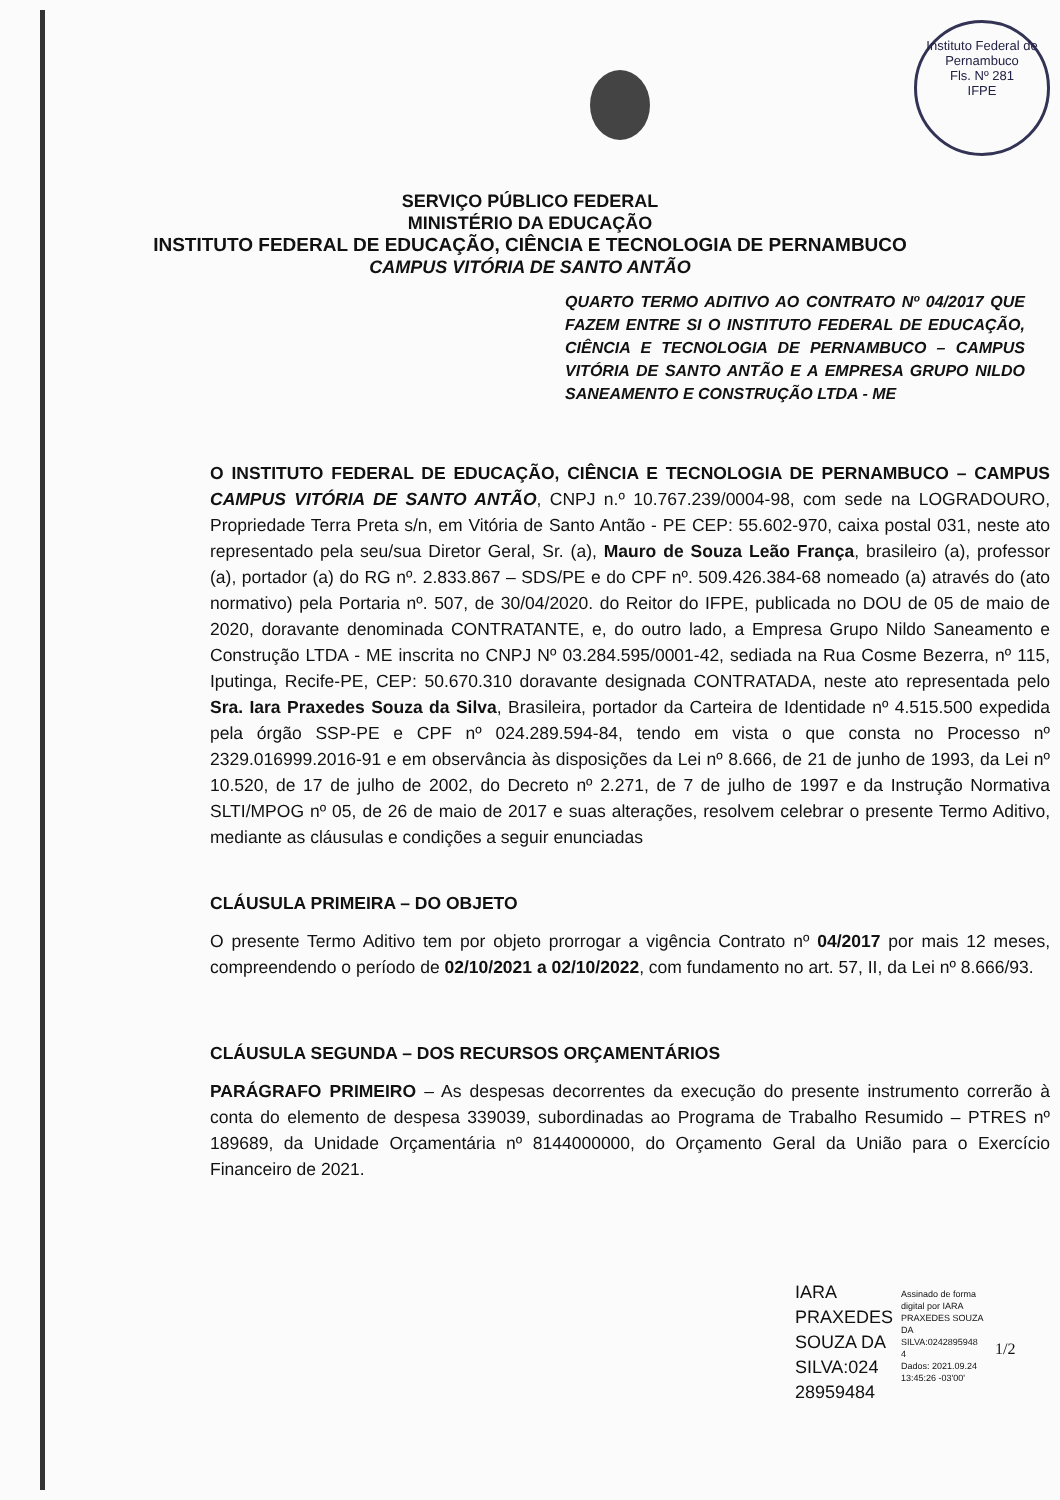Instituto Federal de Pernambuco
Fls. Nº 281
IFPE
SERVIÇO PÚBLICO FEDERAL
MINISTÉRIO DA EDUCAÇÃO
INSTITUTO FEDERAL DE EDUCAÇÃO, CIÊNCIA E TECNOLOGIA DE PERNAMBUCO
CAMPUS VITÓRIA DE SANTO ANTÃO
QUARTO TERMO ADITIVO AO CONTRATO Nº 04/2017 QUE FAZEM ENTRE SI O INSTITUTO FEDERAL DE EDUCAÇÃO, CIÊNCIA E TECNOLOGIA DE PERNAMBUCO – CAMPUS VITÓRIA DE SANTO ANTÃO E A EMPRESA GRUPO NILDO SANEAMENTO E CONSTRUÇÃO LTDA - ME
O INSTITUTO FEDERAL DE EDUCAÇÃO, CIÊNCIA E TECNOLOGIA DE PERNAMBUCO – CAMPUS CAMPUS VITÓRIA DE SANTO ANTÃO, CNPJ n.º 10.767.239/0004-98, com sede na LOGRADOURO, Propriedade Terra Preta s/n, em Vitória de Santo Antão - PE CEP: 55.602-970, caixa postal 031, neste ato representado pela seu/sua Diretor Geral, Sr. (a), Mauro de Souza Leão França, brasileiro (a), professor (a), portador (a) do RG nº. 2.833.867 – SDS/PE e do CPF nº. 509.426.384-68 nomeado (a) através do (ato normativo) pela Portaria nº. 507, de 30/04/2020. do Reitor do IFPE, publicada no DOU de 05 de maio de 2020, doravante denominada CONTRATANTE, e, do outro lado, a Empresa Grupo Nildo Saneamento e Construção LTDA - ME inscrita no CNPJ Nº 03.284.595/0001-42, sediada na Rua Cosme Bezerra, nº 115, Iputinga, Recife-PE, CEP: 50.670.310 doravante designada CONTRATADA, neste ato representada pelo Sra. Iara Praxedes Souza da Silva, Brasileira, portador da Carteira de Identidade nº 4.515.500 expedida pela órgão SSP-PE e CPF nº 024.289.594-84, tendo em vista o que consta no Processo nº 2329.016999.2016-91 e em observância às disposições da Lei nº 8.666, de 21 de junho de 1993, da Lei nº 10.520, de 17 de julho de 2002, do Decreto nº 2.271, de 7 de julho de 1997 e da Instrução Normativa SLTI/MPOG nº 05, de 26 de maio de 2017 e suas alterações, resolvem celebrar o presente Termo Aditivo, mediante as cláusulas e condições a seguir enunciadas
CLÁUSULA PRIMEIRA – DO OBJETO
O presente Termo Aditivo tem por objeto prorrogar a vigência Contrato nº 04/2017 por mais 12 meses, compreendendo o período de 02/10/2021 a 02/10/2022, com fundamento no art. 57, II, da Lei nº 8.666/93.
CLÁUSULA SEGUNDA – DOS RECURSOS ORÇAMENTÁRIOS
PARÁGRAFO PRIMEIRO – As despesas decorrentes da execução do presente instrumento correrão à conta do elemento de despesa 339039, subordinadas ao Programa de Trabalho Resumido – PTRES nº 189689, da Unidade Orçamentária nº 8144000000, do Orçamento Geral da União para o Exercício Financeiro de 2021.
IARA
PRAXEDES
SOUZA DA
SILVA:024
28959484
Assinado de forma
digital por IARA
PRAXEDES SOUZA
DA
SILVA:0242895948
4
Dados: 2021.09.24
13:45:26 -03'00'
1/2